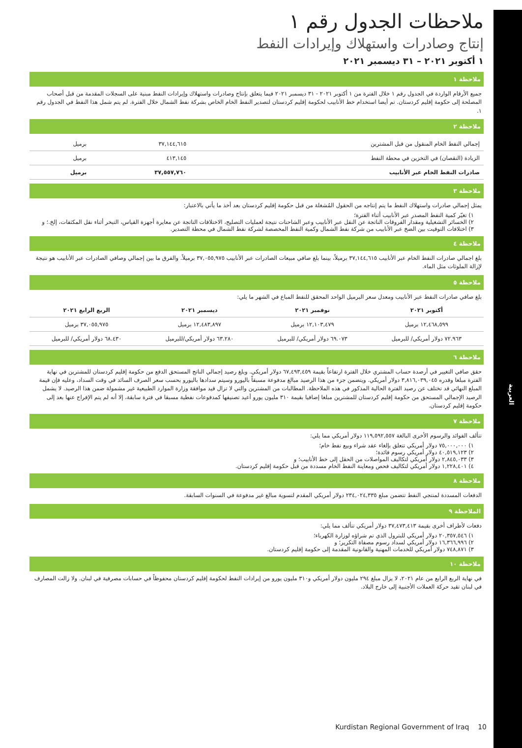العربية
ملاحظات الجدول رقم ١
إنتاج وصادرات واستهلاك وإيرادات النفط
١ أكتوبر ٢٠٢١ – ٣١ ديسمبر ٢٠٢١
ملاحظة ١
جميع الأرقام الواردة في الجدول رقم ١ خلال الفترة من ١ أكتوبر ٢٠٢١ - ٣١ ديسمبر ٢٠٢١ فيما يتعلق بإنتاج وصادرات واستهلاك وإيرادات النفط مبنية على السجلات المقدمة من قبل أصحاب المصلحة إلى حكومة إقليم كردستان. تم أيضا استخدام خط الأنابيب لحكومة إقليم كردستان لتصدير النفط الخام الخاص بشركة نفط الشمال خلال الفترة. لم يتم شمل هذا النفط في الجدول رقم ١.
ملاحظة ٢
| إجمالي النفط الخام المنقول من قبل المشترين | ٣٧,١٤٤,٦١٥ | برميل |
| الزيادة (النقصان) في التخزين في محطة النفط | ٤١٣,١٤٥ | برميل |
| صادرات النفط الخام عبر الأنابيب | ٣٧,٥٥٧,٧٦٠ | برميل |
ملاحظة ٣
يمثل إجمالي صادرات واستهلاك النفط ما يتم إنتاجه من الحقول المُشغلة من قبل حكومة إقليم كردستان بعد أخذ ما يأتي بالاعتبار:
١) تغيّر كمية النفط المصدر عبر الأنابيب أثناء الفترة؛
٢) الخسائر التشغيلية ومقدار الفروقات الناتجة عن النقل عبر الأنابيب وعبر الشاحنات نتيجة لعمليات التصليح، الاختلافات الناتجة عن معايرة أجهزة القياس، التبخر أثناء نقل المكثفات، إلخ.؛ و
٣) اختلافات التوقيت بين الضخ عبر الأنابيب من شركة نفط الشمال وكمية النفط المخصصة لشركة نفط الشمال في محطة التصدير.
ملاحظة ٤
بلغ اجمالي صادرات النفط الخام عبر الأنابيب ٣٧,١٤٤,٦١٥ برميلاً، بينما بلغ صافي مبيعات الصادرات عبر الأنابيب ٣٧,٠٥٥,٩٧٥ برميلاً. والفرق ما بين إجمالي وصافي الصادرات عبر الأنابيب هو نتيجة لإزالة الملوثات مثل الماء.
ملاحظة ٥
بلغ صافي صادرات النفط عبر الأنابيب ومعدل سعر البرميل الواحد المحقق للنفط المباع في الشهر ما يلي:
| أكتوبر ٢٠٢١ | نوفمبر ٢٠٢١ | ديسمبر ٢٠٢١ | الربع الرابع ٢٠٢١ |
| --- | --- | --- | --- |
| ١٢,٤٦٨,٥٩٩ برميل | ١٢,١٠٣,٤٧٩ برميل | ١٢,٤٨٣,٨٩٧ برميل | ٣٧,٠٥٥,٩٧٥ برميل |
| ٧٢.٩٦٣ دولار أمريكي/ للبرميل | ٦٩.٠٧٣ دولار أمريكي/ للبرميل | ٦٣.٢٨٠ دولار أمريكي/للبرميل | ٦٨.٤٣٠ دولار أمريكي/ للبرميل |
ملاحظة ٦
حقق صافي التغيير في أرصدة حساب المشتري خلال الفترة ارتفاعاً بقيمة ٦٧,٤٩٣,٤٥٩ دولار أمريكي. وبلغ رصيد إجمالي الناتج المستحق الدفع من حكومة إقليم كردستان للمشترين في نهاية الفترة مبلغا وقدره ٣,٨١٦,٠٣٩,٠٤٥ دولار أمريكي. ويتضمن جزء من هذا الرصيد مبالغ مدفوعة مسبقاً باليورو وسيتم سدادها باليورو بحسب سعر الصرف السائد في وقت السداد، وعليه فإن قيمة المبلغ النهائي قد تختلف عن رصيد الفترة الحالية المذكور في هذه الملاحظة. المطالبات من المشترين والتي لا تزال قيد موافقة وزارة الموارد الطبيعية غير مشمولة ضمن هذا الرصيد. لا يشمل الرصيد الإجمالي المستحق من حكومة إقليم كردستان للمشترين مبلغا إضافيا بقيمة ٣١٠ مليون يورو أعيد تصنيفها كمدفوعات نفطية مسبقا في فترة سابقة، إلا أنه لم يتم الإفراج عنها بعد إلى حكومة إقليم كردستان.
ملاحظة ٧
تتألف الفوائد والرسوم الأخرى البالغة ١١٩,٥٩٢,٥٥٧ دولار أمريكي مما يلي:
١) ٧٥,٠٠٠,٠٠٠ دولار أمريكي تتعلق بإلغاء عقد شراء وبيع نفط خام؛
٢) ٤٠,٥١٩,١٢٣ دولار أمريكي رسوم فائدة؛
٣) ٢,٨٤٥,٠٣٣ دولار أمريكي لتكاليف المواصلات من الحقل إلى خط الأنابيب؛ و
٤) ١,٢٢٨,٤٠١ دولار أمريكي لتكاليف فحص ومعاينة النفط الخام مسددة من قبل حكومة إقليم كردستان.
ملاحظة ٨
الدفعات المسددة لمنتجي النفط تتضمن مبلغ ٢٣٤,٠٢٤,٣٣٥ دولار أمريكي المقدم لتسوية مبالغ غير مدفوعة في السنوات السابقة.
الملاحظة ٩
دفعات لأطراف أخرى بقيمة ٣٧,٤٧٣,٤١٣ دولار أمريكي تتألف مما يلي:
١) ٢٠,٣٥٧,٥٤٦ دولار أمريكي للبترول الذي تم شراؤه لوزارة الكهرباء؛
٢) ١٦,٣٦٦,٩٩٦ دولار أمريكي لسداد رسوم مصفاة التكرير؛ و
٣) ٧٤٨,٨٧١ دولار أمريكي للخدمات المهنية والقانونية المقدمة إلى حكومة إقليم كردستان.
ملاحظة ١٠
في نهاية الربع الرابع من عام ٢٠٢١، لا يزال مبلغ ٢٩٤ مليون دولار أمريكي و٣١٠ مليون يورو من إيرادات النفط لحكومة إقليم كردستان محفوظاً في حسابات مصرفية في لبنان. ولا زالت المصارف في لبنان تقيد حركة العملات الأجنبية إلى خارج البلاد.
Kurdistan Regional Government of Iraq 10